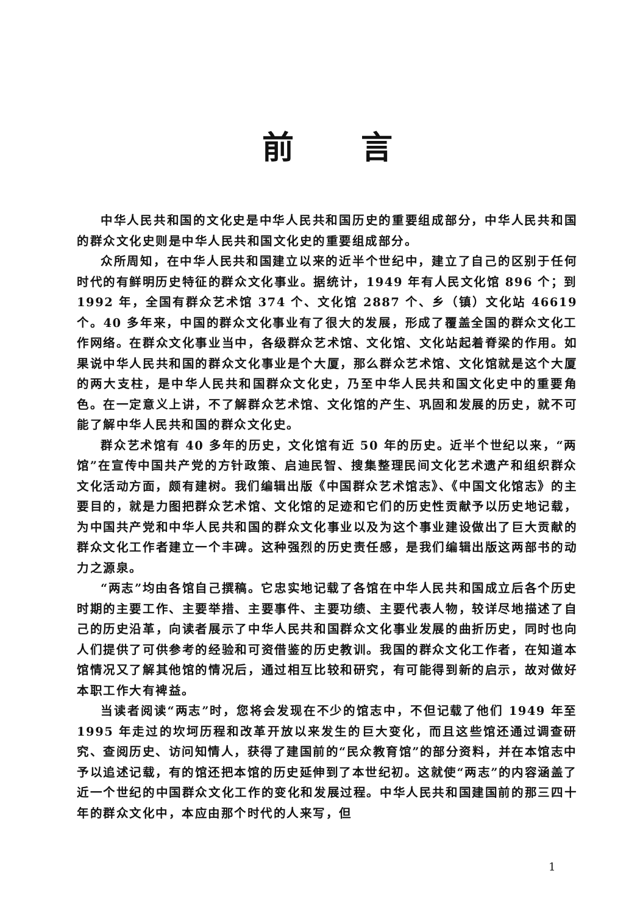前言
中华人民共和国的文化史是中华人民共和国历史的重要组成部分，中华人民共和国的群众文化史则是中华人民共和国文化史的重要组成部分。
众所周知，在中华人民共和国建立以来的近半个世纪中，建立了自己的区别于任何时代的有鲜明历史特征的群众文化事业。据统计，1949 年有人民文化馆 896 个；到 1992 年，全国有群众艺术馆 374 个、文化馆 2887 个、乡（镇）文化站 46619 个。40 多年来，中国的群众文化事业有了很大的发展，形成了覆盖全国的群众文化工作网络。在群众文化事业当中，各级群众艺术馆、文化馆、文化站起着脊梁的作用。如果说中华人民共和国的群众文化事业是个大厦，那么群众艺术馆、文化馆就是这个大厦的两大支柱，是中华人民共和国群众文化史，乃至中华人民共和国文化史中的重要角色。在一定意义上讲，不了解群众艺术馆、文化馆的产生、巩固和发展的历史，就不可能了解中华人民共和国的群众文化史。
群众艺术馆有 40 多年的历史，文化馆有近 50 年的历史。近半个世纪以来，“两馆”在宣传中国共产党的方针政策、启迪民智、搜集整理民间文化艺术遗产和组织群众文化活动方面，颇有建树。我们编辑出版《中国群众艺术馆志》、《中国文化馆志》的主要目的，就是力图把群众艺术馆、文化馆的足迹和它们的历史性贡献予以历史地记载，为中国共产党和中华人民共和国的群众文化事业以及为这个事业建设做出了巨大贡献的群众文化工作者建立一个丰碑。这种强烈的历史责任感，是我们编辑出版这两部书的动力之源泉。
“两志”均由各馆自己撰稿。它忠实地记载了各馆在中华人民共和国成立后各个历史时期的主要工作、主要举措、主要事件、主要功绩、主要代表人物，较详尽地描述了自己的历史沿革，向读者展示了中华人民共和国群众文化事业发展的曲折历史，同时也向人们提供了可供参考的经验和可资借鉴的历史教训。我国的群众文化工作者，在知道本馆情况又了解其他馆的情况后，通过相互比较和研究，有可能得到新的启示，故对做好本职工作大有裨益。
当读者阅读“两志”时，您将会发现在不少的馆志中，不但记载了他们 1949 年至 1995 年走过的坎坷历程和改革开放以来发生的巨大变化，而且这些馆还通过调查研究、查阅历史、访问知情人，获得了建国前的“民众教育馆”的部分资料，并在本馆志中予以追述记载，有的馆还把本馆的历史延伸到了本世纪初。这就使“两志”的内容涵盖了近一个世纪的中国群众文化工作的变化和发展过程。中华人民共和国建国前的那三四十年的群众文化中，本应由那个时代的人来写，但
1